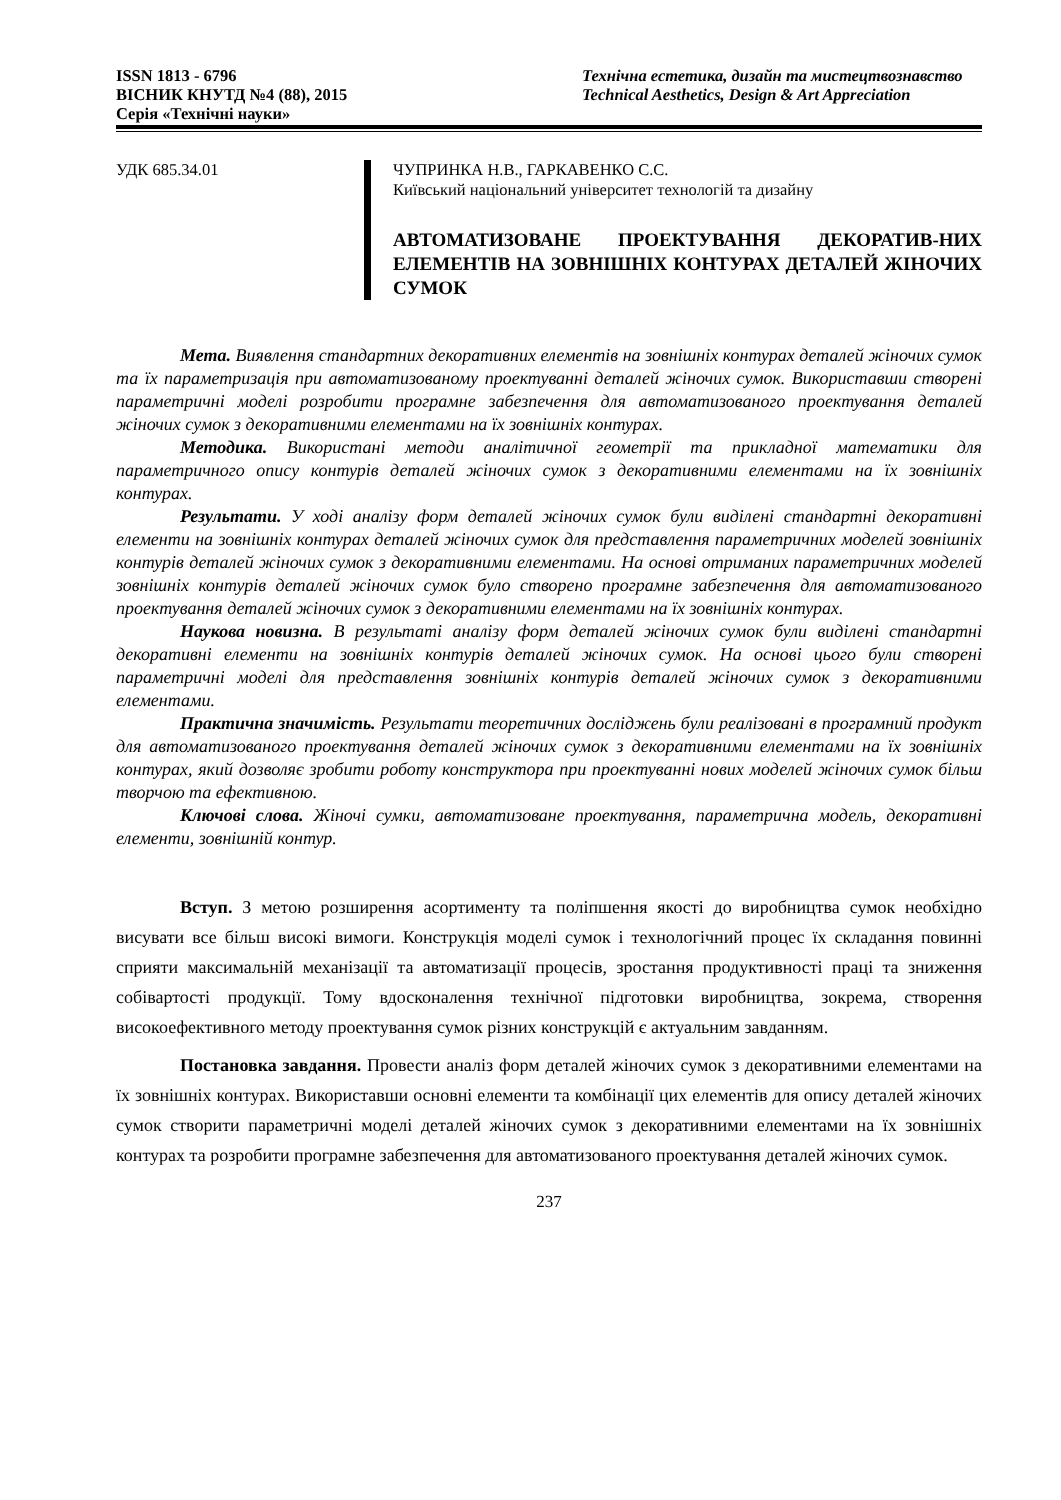ISSN 1813 - 6796
ВІСНИК КНУТД №4 (88), 2015
Серія «Технічні науки»
Технічна естетика, дизайн та мистецтвознавство
Technical Aesthetics, Design & Art Appreciation
УДК 685.34.01
ЧУПРИНКА Н.В., ГАРКАВЕНКО С.С.
Київський національний університет технологій та дизайну
АВТОМАТИЗОВАНЕ ПРОЕКТУВАННЯ ДЕКОРАТИВ-НИХ ЕЛЕМЕНТІВ НА ЗОВНІШНІХ КОНТУРАХ ДЕТАЛЕЙ ЖІНОЧИХ СУМОК
Мета. Виявлення стандартних декоративних елементів на зовнішніх контурах деталей жіночих сумок та їх параметризація при автоматизованому проектуванні деталей жіночих сумок. Використавши створені параметричні моделі розробити програмне забезпечення для автоматизованого проектування деталей жіночих сумок з декоративними елементами на їх зовнішніх контурах.
Методика. Використані методи аналітичної геометрії та прикладної математики для параметричного опису контурів деталей жіночих сумок з декоративними елементами на їх зовнішніх контурах.
Результати. У ході аналізу форм деталей жіночих сумок були виділені стандартні декоративні елементи на зовнішніх контурах деталей жіночих сумок для представлення параметричних моделей зовнішніх контурів деталей жіночих сумок з декоративними елементами. На основі отриманих параметричних моделей зовнішніх контурів деталей жіночих сумок було створено програмне забезпечення для автоматизованого проектування деталей жіночих сумок з декоративними елементами на їх зовнішніх контурах.
Наукова новизна. В результаті аналізу форм деталей жіночих сумок були виділені стандартні декоративні елементи на зовнішніх контурів деталей жіночих сумок. На основі цього були створені параметричні моделі для представлення зовнішніх контурів деталей жіночих сумок з декоративними елементами.
Практична значимість. Результати теоретичних досліджень були реалізовані в програмний продукт для автоматизованого проектування деталей жіночих сумок з декоративними елементами на їх зовнішніх контурах, який дозволяє зробити роботу конструктора при проектуванні нових моделей жіночих сумок більш творчою та ефективною.
Ключові слова. Жіночі сумки, автоматизоване проектування, параметрична модель, декоративні елементи, зовнішній контур.
Вступ. З метою розширення асортименту та поліпшення якості до виробництва сумок необхідно висувати все більш високі вимоги. Конструкція моделі сумок і технологічний процес їх складання повинні сприяти максимальній механізації та автоматизації процесів, зростання продуктивності праці та зниження собівартості продукції. Тому вдосконалення технічної підготовки виробництва, зокрема, створення високоефективного методу проектування сумок різних конструкцій є актуальним завданням.
Постановка завдання. Провести аналіз форм деталей жіночих сумок з декоративними елементами на їх зовнішніх контурах. Використавши основні елементи та комбінації цих елементів для опису деталей жіночих сумок створити параметричні моделі деталей жіночих сумок з декоративними елементами на їх зовнішніх контурах та розробити програмне забезпечення для автоматизованого проектування деталей жіночих сумок.
237